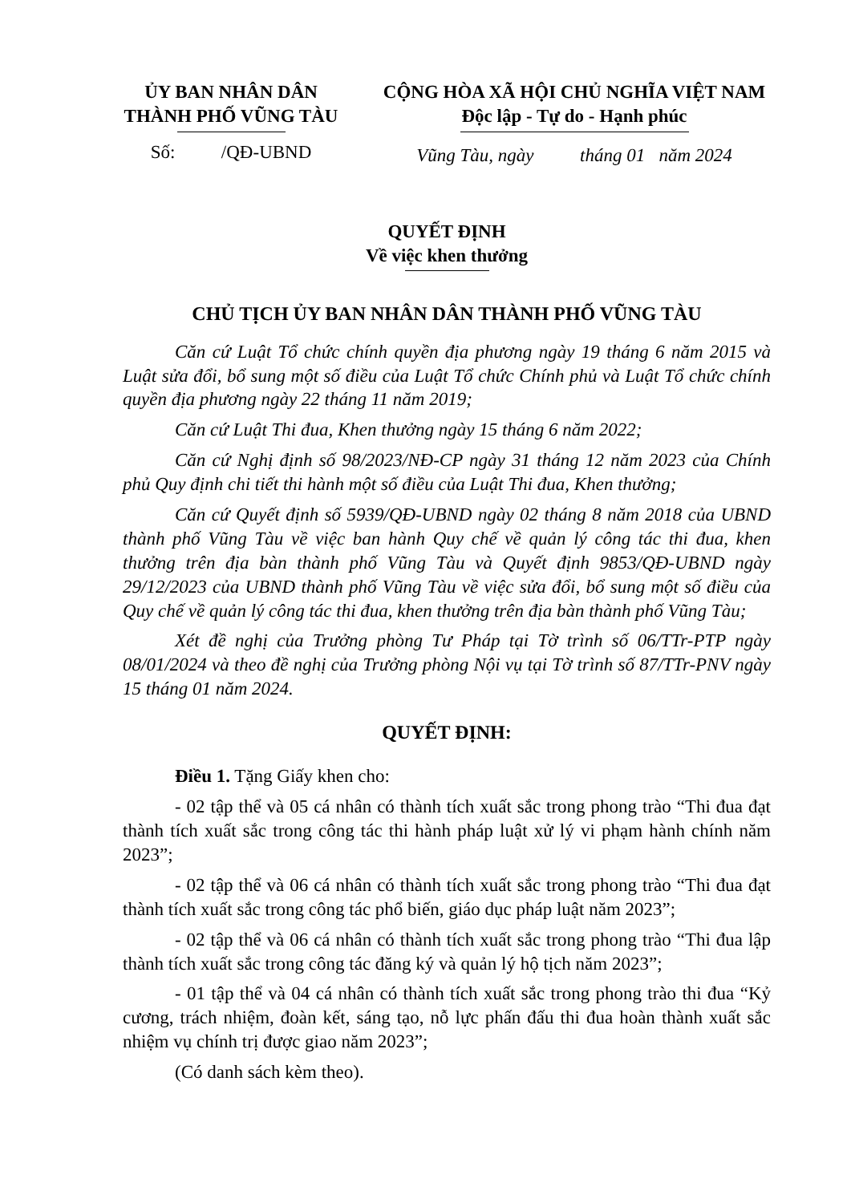ỦY BAN NHÂN DÂN
THÀNH PHỐ VŨNG TÀU
Số: /QĐ-UBND
CỘNG HÒA XÃ HỘI CHỦ NGHĨA VIỆT NAM
Độc lập - Tự do - Hạnh phúc
Vũng Tàu, ngày tháng 01 năm 2024
QUYẾT ĐỊNH
Về việc khen thưởng
CHỦ TỊCH ỦY BAN NHÂN DÂN THÀNH PHỐ VŨNG TÀU
Căn cứ Luật Tổ chức chính quyền địa phương ngày 19 tháng 6 năm 2015 và Luật sửa đổi, bổ sung một số điều của Luật Tổ chức Chính phủ và Luật Tổ chức chính quyền địa phương ngày 22 tháng 11 năm 2019;
Căn cứ Luật Thi đua, Khen thưởng ngày 15 tháng 6 năm 2022;
Căn cứ Nghị định số 98/2023/NĐ-CP ngày 31 tháng 12 năm 2023 của Chính phủ Quy định chi tiết thi hành một số điều của Luật Thi đua, Khen thưởng;
Căn cứ Quyết định số 5939/QĐ-UBND ngày 02 tháng 8 năm 2018 của UBND thành phố Vũng Tàu về việc ban hành Quy chế về quản lý công tác thi đua, khen thưởng trên địa bàn thành phố Vũng Tàu và Quyết định 9853/QĐ-UBND ngày 29/12/2023 của UBND thành phố Vũng Tàu về việc sửa đổi, bổ sung một số điều của Quy chế về quản lý công tác thi đua, khen thưởng trên địa bàn thành phố Vũng Tàu;
Xét đề nghị của Trưởng phòng Tư Pháp tại Tờ trình số 06/TTr-PTP ngày 08/01/2024 và theo đề nghị của Trưởng phòng Nội vụ tại Tờ trình số 87/TTr-PNV ngày 15 tháng 01 năm 2024.
QUYẾT ĐỊNH:
Điều 1. Tặng Giấy khen cho:
- 02 tập thể và 05 cá nhân có thành tích xuất sắc trong phong trào “Thi đua đạt thành tích xuất sắc trong công tác thi hành pháp luật xử lý vi phạm hành chính năm 2023”;
- 02 tập thể và 06 cá nhân có thành tích xuất sắc trong phong trào “Thi đua đạt thành tích xuất sắc trong công tác phổ biến, giáo dục pháp luật năm 2023”;
- 02 tập thể và 06 cá nhân có thành tích xuất sắc trong phong trào “Thi đua lập thành tích xuất sắc trong công tác đăng ký và quản lý hộ tịch năm 2023”;
- 01 tập thể và 04 cá nhân có thành tích xuất sắc trong phong trào thi đua “Kỷ cương, trách nhiệm, đoàn kết, sáng tạo, nỗ lực phấn đấu thi đua hoàn thành xuất sắc nhiệm vụ chính trị được giao năm 2023”;
(Có danh sách kèm theo).